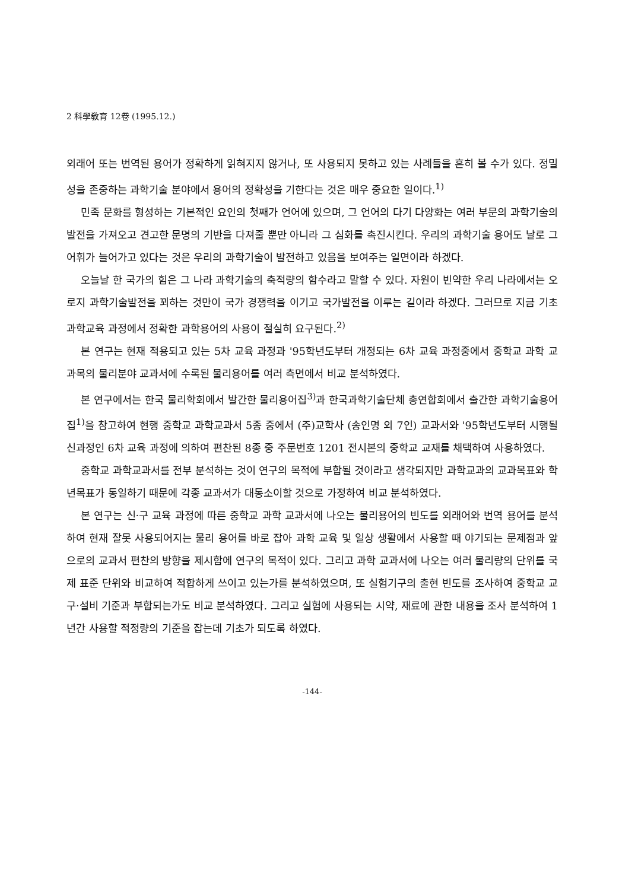2 科學敎育 12卷 (1995.12.)
외래어 또는 번역된 용어가 정확하게 읽혀지지 않거나, 또 사용되지 못하고 있는 사례들을 흔히 볼 수가 있다. 정밀성을 존중하는 과학기술 분야에서 용어의 정확성을 기한다는 것은 매우 중요한 일이다.<sup>1)</sup>
민족 문화를 형성하는 기본적인 요인의 첫째가 언어에 있으며, 그 언어의 다기 다양화는 여러 부문의 과학기술의 발전을 가져오고 견고한 문명의 기반을 다져줄 뿐만 아니라 그 심화를 촉진시킨다. 우리의 과학기술 용어도 날로 그 어휘가 늘어가고 있다는 것은 우리의 과학기술이 발전하고 있음을 보여주는 일면이라 하겠다.
오늘날 한 국가의 힘은 그 나라 과학기술의 축적량의 함수라고 말할 수 있다. 자원이 빈약한 우리 나라에서는 오로지 과학기술발전을 꾀하는 것만이 국가 경쟁력을 이기고 국가발전을 이루는 길이라 하겠다. 그러므로 지금 기초 과학교육 과정에서 정확한 과학용어의 사용이 절실히 요구된다.<sup>2)</sup>
본 연구는 현재 적용되고 있는 5차 교육 과정과 '95학년도부터 개정되는 6차 교육 과정중에서 중학교 과학 교과목의 물리분야 교과서에 수록된 물리용어를 여러 측면에서 비교 분석하였다.
본 연구에서는 한국 물리학회에서 발간한 물리용어집<sup>3)</sup>과 한국과학기술단체 총연합회에서 출간한 과학기술용어집<sup>1)</sup>을 참고하여 현행 중학교 과학교과서 5종 중에서 (주)교학사 (송인명 외 7인) 교과서와 '95학년도부터 시행될 신과정인 6차 교육 과정에 의하여 편찬된 8종 중 주문번호 1201 전시본의 중학교 교재를 채택하여 사용하였다.
중학교 과학교과서를 전부 분석하는 것이 연구의 목적에 부합될 것이라고 생각되지만 과학교과의 교과목표와 학년목표가 동일하기 때문에 각종 교과서가 대동소이할 것으로 가정하여 비교 분석하였다.
본 연구는 신·구 교육 과정에 따른 중학교 과학 교과서에 나오는 물리용어의 빈도를 외래어와 번역 용어를 분석하여 현재 잘못 사용되어지는 물리 용어를 바로 잡아 과학 교육 및 일상 생활에서 사용할 때 야기되는 문제점과 앞으로의 교과서 편찬의 방향을 제시함에 연구의 목적이 있다. 그리고 과학 교과서에 나오는 여러 물리량의 단위를 국제 표준 단위와 비교하여 적합하게 쓰이고 있는가를 분석하였으며, 또 실험기구의 출현 빈도를 조사하여 중학교 교구·설비 기준과 부합되는가도 비교 분석하였다. 그리고 실험에 사용되는 시약, 재료에 관한 내용을 조사 분석하여 1년간 사용할 적정량의 기준을 잡는데 기초가 되도록 하였다.
-144-